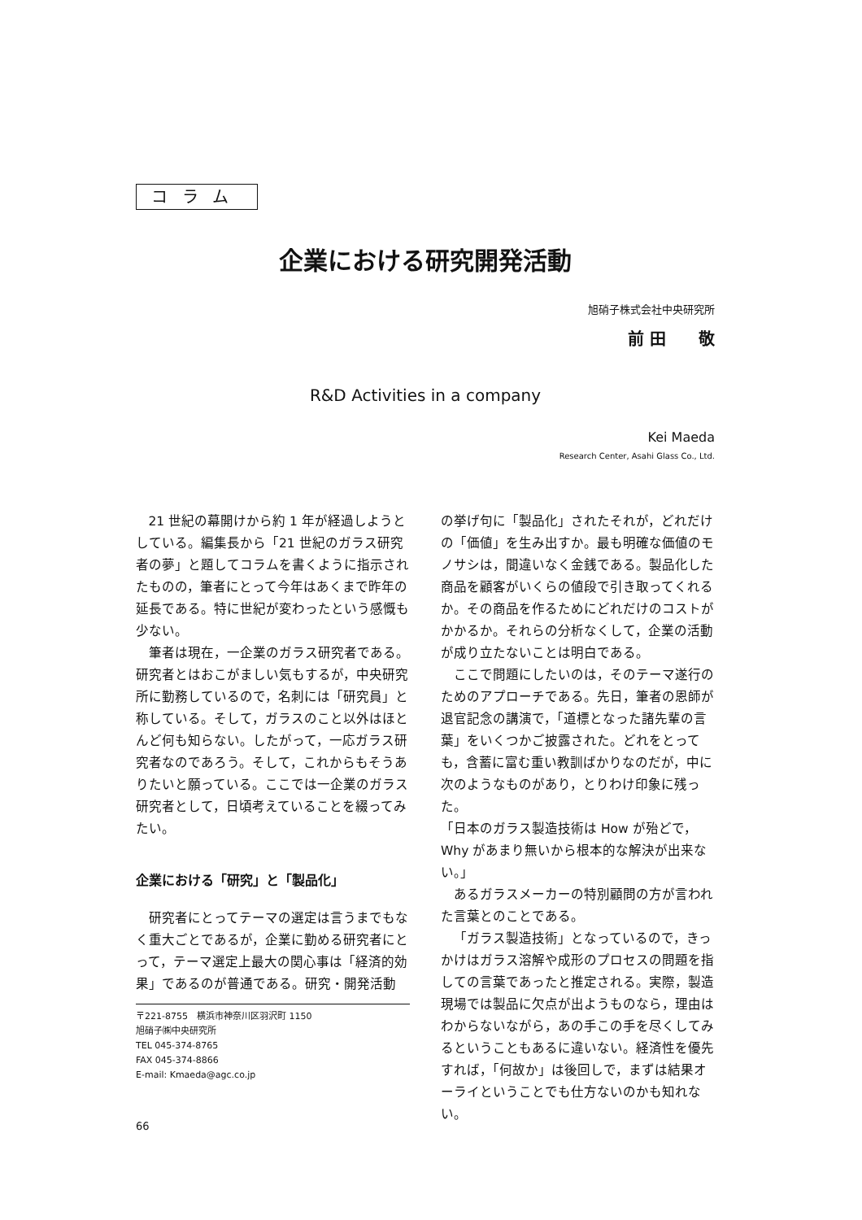コラム
企業における研究開発活動
旭硝子株式会社中央研究所
前 田　　敬
R&D Activities in a company
Kei Maeda
Research Center, Asahi Glass Co., Ltd.
21 世紀の幕開けから約 1 年が経過しようとしている。編集長から「21 世紀のガラス研究者の夢」と題してコラムを書くように指示されたものの，筆者にとって今年はあくまで昨年の延長である。特に世紀が変わったという感慨も少ない。
筆者は現在，一企業のガラス研究者である。研究者とはおこがましい気もするが，中央研究所に勤務しているので，名刺には「研究員」と称している。そして，ガラスのこと以外はほとんど何も知らない。したがって，一応ガラス研究者なのであろう。そして，これからもそうありたいと願っている。ここでは一企業のガラス研究者として，日頃考えていることを綴ってみたい。
企業における「研究」と「製品化」
研究者にとってテーマの選定は言うまでもなく重大ごとであるが，企業に勤める研究者にとって，テーマ選定上最大の関心事は「経済的効果」であるのが普通である。研究・開発活動
〒221-8755　横浜市神奈川区羽沢町 1150
旭硝子㈱中央研究所
TEL 045-374-8765
FAX 045-374-8866
E-mail: Kmaeda@agc.co.jp
66
の挙げ句に「製品化」されたそれが，どれだけの「価値」を生み出すか。最も明確な価値のモノサシは，間違いなく金銭である。製品化した商品を顧客がいくらの値段で引き取ってくれるか。その商品を作るためにどれだけのコストがかかるか。それらの分析なくして，企業の活動が成り立たないことは明白である。
ここで問題にしたいのは，そのテーマ遂行のためのアプローチである。先日，筆者の恩師が退官記念の講演で，「道標となった諸先輩の言葉」をいくつかご披露された。どれをとっても，含蓄に富む重い教訓ばかりなのだが，中に次のようなものがあり，とりわけ印象に残った。
「日本のガラス製造技術は How が殆どで，Why があまり無いから根本的な解決が出来ない。」
あるガラスメーカーの特別顧問の方が言われた言葉とのことである。
「ガラス製造技術」となっているので，きっかけはガラス溶解や成形のプロセスの問題を指しての言葉であったと推定される。実際，製造現場では製品に欠点が出ようものなら，理由はわからないながら，あの手この手を尽くしてみるということもあるに違いない。経済性を優先すれば，「何故か」は後回しで，まずは結果オーライということでも仕方ないのかも知れない。